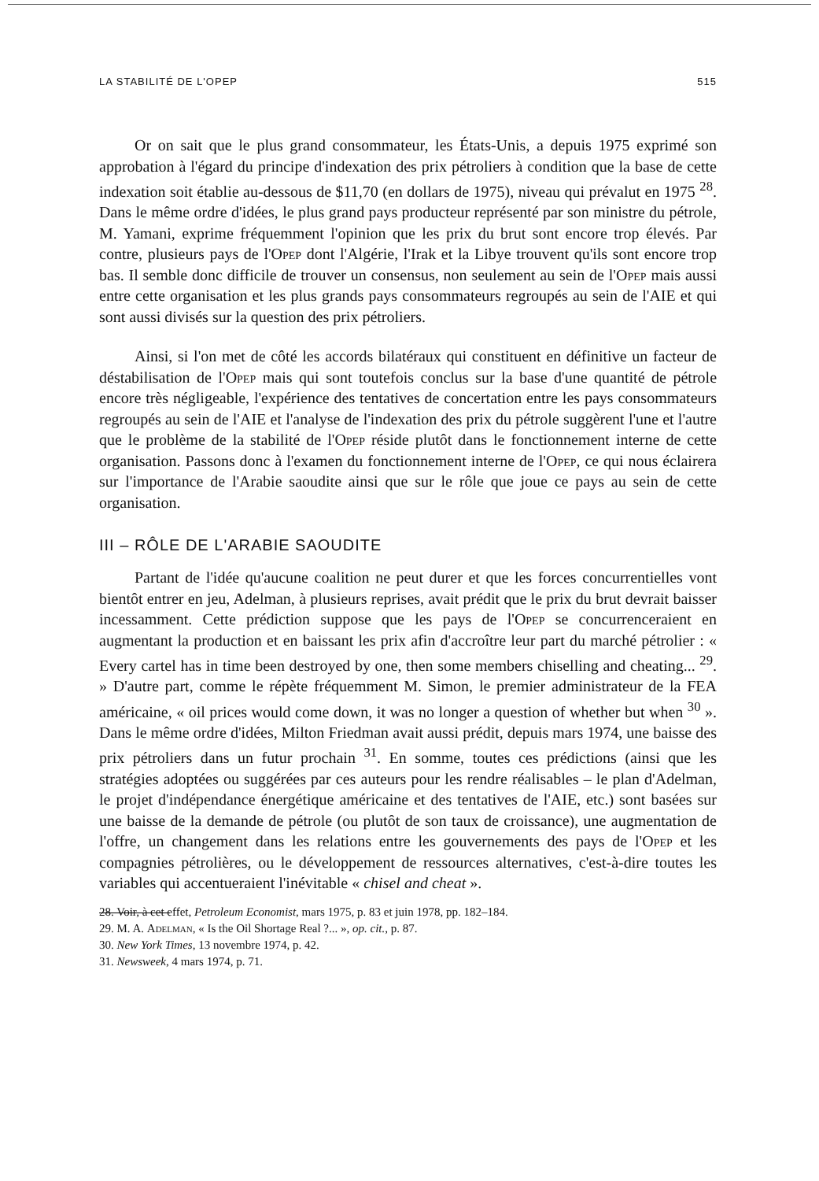LA STABILITÉ DE L'OPEP 515
Or on sait que le plus grand consommateur, les États-Unis, a depuis 1975 exprimé son approbation à l'égard du principe d'indexation des prix pétroliers à condition que la base de cette indexation soit établie au-dessous de $11,70 (en dollars de 1975), niveau qui prévalut en 1975 <sup>28</sup>. Dans le même ordre d'idées, le plus grand pays producteur représenté par son ministre du pétrole, M. Yamani, exprime fréquemment l'opinion que les prix du brut sont encore trop élevés. Par contre, plusieurs pays de l'Opep dont l'Algérie, l'Irak et la Libye trouvent qu'ils sont encore trop bas. Il semble donc difficile de trouver un consensus, non seulement au sein de l'Opep mais aussi entre cette organisation et les plus grands pays consommateurs regroupés au sein de l'AIE et qui sont aussi divisés sur la question des prix pétroliers.
Ainsi, si l'on met de côté les accords bilatéraux qui constituent en définitive un facteur de déstabilisation de l'Opep mais qui sont toutefois conclus sur la base d'une quantité de pétrole encore très négligeable, l'expérience des tentatives de concertation entre les pays consommateurs regroupés au sein de l'AIE et l'analyse de l'indexation des prix du pétrole suggèrent l'une et l'autre que le problème de la stabilité de l'Opep réside plutôt dans le fonctionnement interne de cette organisation. Passons donc à l'examen du fonctionnement interne de l'Opep, ce qui nous éclairera sur l'importance de l'Arabie saoudite ainsi que sur le rôle que joue ce pays au sein de cette organisation.
III – RÔLE DE L'ARABIE SAOUDITE
Partant de l'idée qu'aucune coalition ne peut durer et que les forces concurrentielles vont bientôt entrer en jeu, Adelman, à plusieurs reprises, avait prédit que le prix du brut devrait baisser incessamment. Cette prédiction suppose que les pays de l'Opep se concurrenceraient en augmentant la production et en baissant les prix afin d'accroître leur part du marché pétrolier : « Every cartel has in time been destroyed by one, then some members chiselling and cheating... <sup>29</sup>. » D'autre part, comme le répète fréquemment M. Simon, le premier administrateur de la FEA américaine, « oil prices would come down, it was no longer a question of whether but when <sup>30</sup> ». Dans le même ordre d'idées, Milton Friedman avait aussi prédit, depuis mars 1974, une baisse des prix pétroliers dans un futur prochain <sup>31</sup>. En somme, toutes ces prédictions (ainsi que les stratégies adoptées ou suggérées par ces auteurs pour les rendre réalisables – le plan d'Adelman, le projet d'indépendance énergétique américaine et des tentatives de l'AIE, etc.) sont basées sur une baisse de la demande de pétrole (ou plutôt de son taux de croissance), une augmentation de l'offre, un changement dans les relations entre les gouvernements des pays de l'Opep et les compagnies pétrolières, ou le développement de ressources alternatives, c'est-à-dire toutes les variables qui accentueraient l'inévitable « chisel and cheat ».
28. Voir, à cet effet, Petroleum Economist, mars 1975, p. 83 et juin 1978, pp. 182–184.
29. M. A. Adelman, « Is the Oil Shortage Real ?... », op. cit., p. 87.
30. New York Times, 13 novembre 1974, p. 42.
31. Newsweek, 4 mars 1974, p. 71.